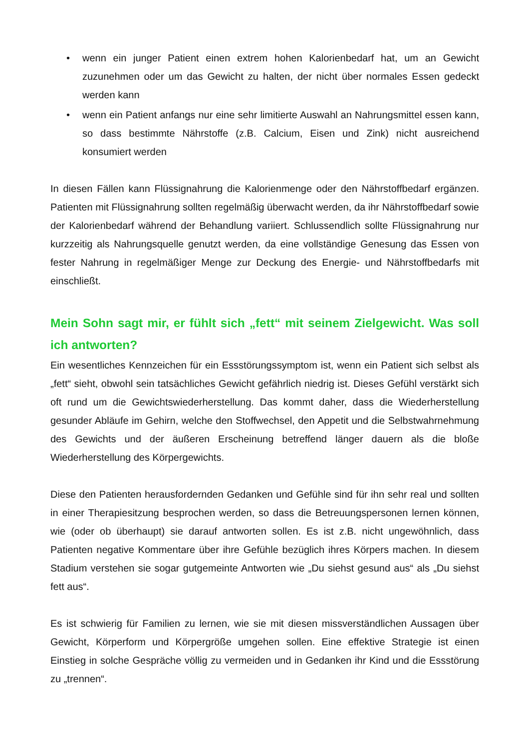• wenn ein junger Patient einen extrem hohen Kalorienbedarf hat, um an Gewicht zuzunehmen oder um das Gewicht zu halten, der nicht über normales Essen gedeckt werden kann
• wenn ein Patient anfangs nur eine sehr limitierte Auswahl an Nahrungsmittel essen kann, so dass bestimmte Nährstoffe (z.B. Calcium, Eisen und Zink) nicht ausreichend konsumiert werden
In diesen Fällen kann Flüssignahrung die Kalorienmenge oder den Nährstoffbedarf ergänzen. Patienten mit Flüssignahrung sollten regelmäßig überwacht werden, da ihr Nährstoffbedarf sowie der Kalorienbedarf während der Behandlung variiert. Schlussendlich sollte Flüssignahrung nur kurzzeitig als Nahrungsquelle genutzt werden, da eine vollständige Genesung das Essen von fester Nahrung in regelmäßiger Menge zur Deckung des Energie- und Nährstoffbedarfs mit einschließt.
Mein Sohn sagt mir, er fühlt sich „fett“ mit seinem Zielgewicht. Was soll ich antworten?
Ein wesentliches Kennzeichen für ein Essstörungssymptom ist, wenn ein Patient sich selbst als „fett“ sieht, obwohl sein tatsächliches Gewicht gefährlich niedrig ist. Dieses Gefühl verstärkt sich oft rund um die Gewichtswiederherstellung. Das kommt daher, dass die Wiederherstellung gesunder Abläufe im Gehirn, welche den Stoffwechsel, den Appetit und die Selbstwahrnehmung des Gewichts und der äußeren Erscheinung betreffend länger dauern als die bloße Wiederherstellung des Körpergewichts.
Diese den Patienten herausfordernden Gedanken und Gefühle sind für ihn sehr real und sollten in einer Therapiesitzung besprochen werden, so dass die Betreuungspersonen lernen können, wie (oder ob überhaupt) sie darauf antworten sollen. Es ist z.B. nicht ungewöhnlich, dass Patienten negative Kommentare über ihre Gefühle bezüglich ihres Körpers machen. In diesem Stadium verstehen sie sogar gutgemeinte Antworten wie „Du siehst gesund aus“ als „Du siehst fett aus“.
Es ist schwierig für Familien zu lernen, wie sie mit diesen missverständlichen Aussagen über Gewicht, Körperform und Körpergröße umgehen sollen. Eine effektive Strategie ist einen Einstieg in solche Gespräche völlig zu vermeiden und in Gedanken ihr Kind und die Essstörung zu „trennen“.